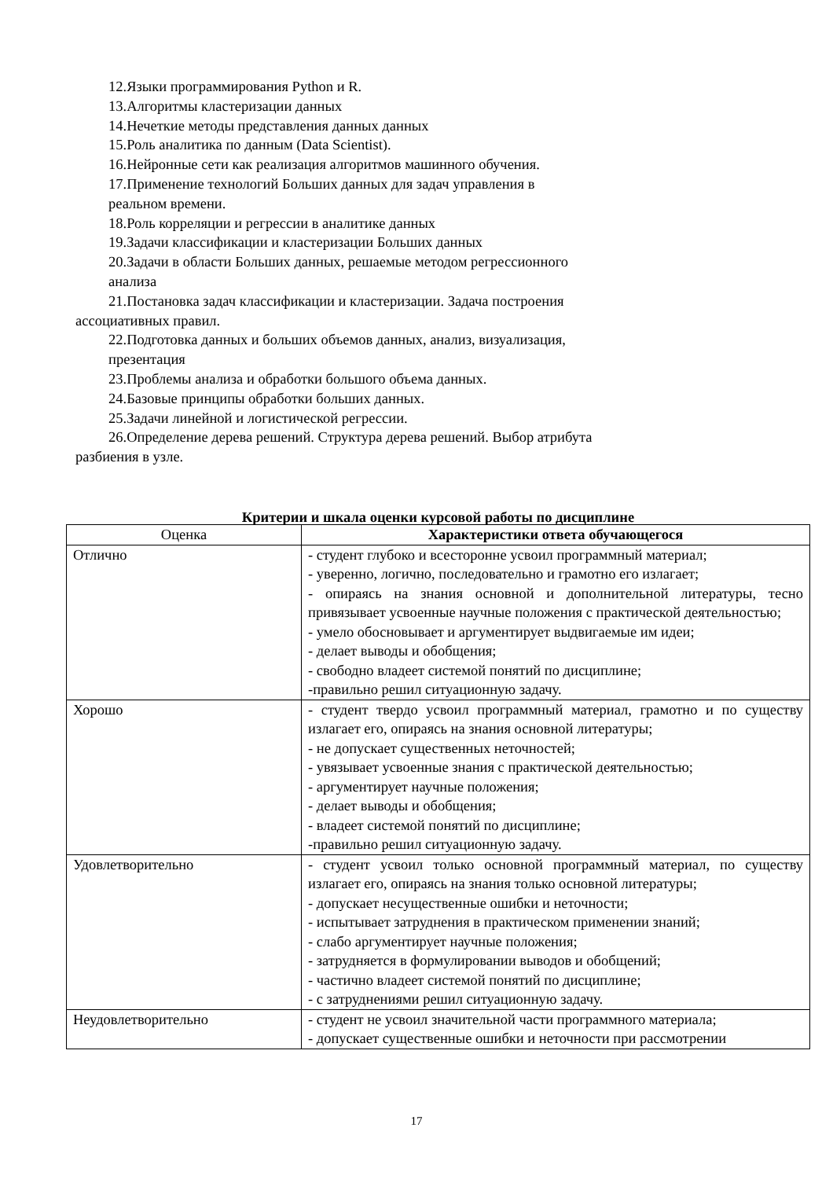12.Языки программирования Python и R.
13.Алгоритмы кластеризации данных
14.Нечеткие методы представления данных данных
15.Роль аналитика по данным (Data Scientist).
16.Нейронные сети как реализация алгоритмов машинного обучения.
17.Применение технологий Больших данных для задач управления в
реальном времени.
18.Роль корреляции и регрессии в аналитике данных
19.Задачи классификации и кластеризации Больших данных
20.Задачи в области Больших данных, решаемые методом регрессионного
анализа
21.Постановка задач классификации и кластеризации. Задача построения ассоциативных правил.
22.Подготовка данных и больших объемов данных, анализ, визуализация,
презентация
23.Проблемы анализа и обработки большого объема данных.
24.Базовые принципы обработки больших данных.
25.Задачи линейной и логистической регрессии.
26.Определение дерева решений. Структура дерева решений. Выбор атрибута разбиения в узле.
Критерии и шкала оценки курсовой работы по дисциплине
| Оценка | Характеристики ответа обучающегося |
| --- | --- |
| Отлично | - студент глубоко и всесторонне усвоил программный материал; - уверенно, логично, последовательно и грамотно его излагает; - опираясь на знания основной и дополнительной литературы, тесно привязывает усвоенные научные положения с практической деятельностью; - умело обосновывает и аргументирует выдвигаемые им идеи; - делает выводы и обобщения; - свободно владеет системой понятий по дисциплине; -правильно решил ситуационную задачу. |
| Хорошо | - студент твердо усвоил программный материал, грамотно и по существу излагает его, опираясь на знания основной литературы; - не допускает существенных неточностей; - увязывает усвоенные знания с практической деятельностью; - аргументирует научные положения; - делает выводы и обобщения; - владеет системой понятий по дисциплине; -правильно решил ситуационную задачу. |
| Удовлетворительно | - студент усвоил только основной программный материал, по существу излагает его, опираясь на знания только основной литературы; - допускает несущественные ошибки и неточности; - испытывает затруднения в практическом применении знаний; - слабо аргументирует научные положения; - затрудняется в формулировании выводов и обобщений; - частично владеет системой понятий по дисциплине; - с затруднениями решил ситуационную задачу. |
| Неудовлетворительно | - студент не усвоил значительной части программного материала; - допускает существенные ошибки и неточности при рассмотрении |
17